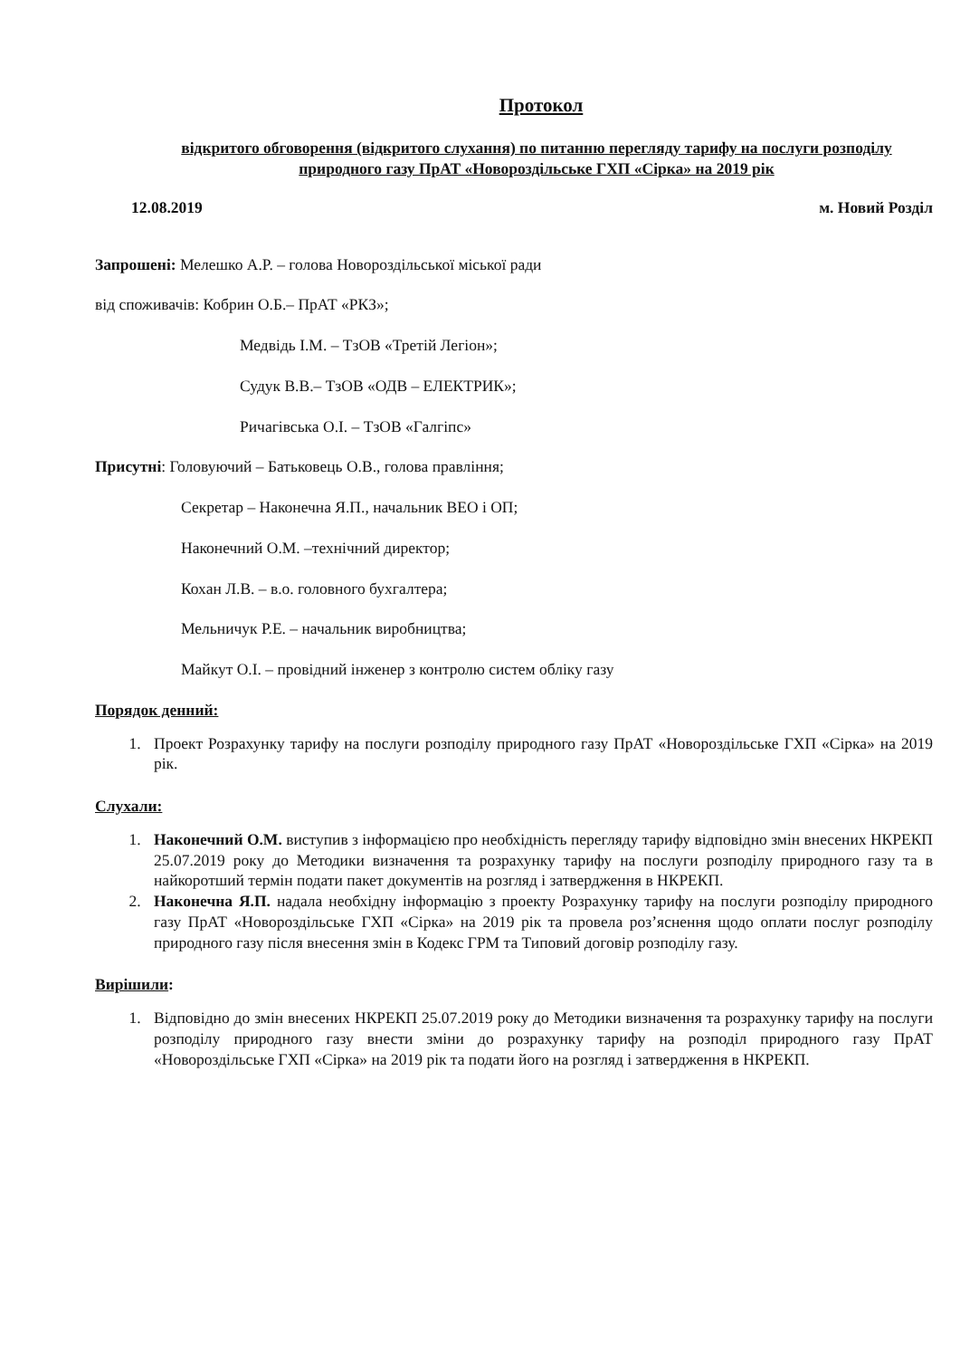Протокол
відкритого обговорення (відкритого слухання) по питанню перегляду тарифу на послуги розподілу природного газу ПрАТ «Новороздільське ГХП «Сірка» на 2019 рік
12.08.2019 м. Новий Розділ
Запрошені: Мелешко А.Р. – голова Новороздільської міської ради
від споживачів: Кобрин О.Б.– ПрАТ «РКЗ»;
Медвідь І.М. – ТзОВ «Третій Легіон»;
Судук В.В.– ТзОВ «ОДВ – ЕЛЕКТРИК»;
Ричагівська О.І. – ТзОВ «Галгіпс»
Присутні: Головуючий – Батьковець О.В., голова правління;
Секретар – Наконечна Я.П., начальник ВЕО і ОП;
Наконечний О.М. –технічний директор;
Кохан Л.В. – в.о. головного бухгалтера;
Мельничук Р.Е. – начальник виробництва;
Майкут О.І. – провідний інженер з контролю систем обліку газу
Порядок денний:
1. Проект Розрахунку тарифу на послуги розподілу природного газу ПрАТ «Новороздільське ГХП «Сірка» на 2019 рік.
Слухали:
1. Наконечний О.М. виступив з інформацією про необхідність перегляду тарифу відповідно змін внесених НКРЕКП 25.07.2019 року до Методики визначення та розрахунку тарифу на послуги розподілу природного газу та в найкоротший термін подати пакет документів на розгляд і затвердження в НКРЕКП.
2. Наконечна Я.П. надала необхідну інформацію з проекту Розрахунку тарифу на послуги розподілу природного газу ПрАТ «Новороздільське ГХП «Сірка» на 2019 рік та провела роз’яснення щодо оплати послуг розподілу природного газу після внесення змін в Кодекс ГРМ та Типовий договір розподілу газу.
Вирішили:
1. Відповідно до змін внесених НКРЕКП 25.07.2019 року до Методики визначення та розрахунку тарифу на послуги розподілу природного газу внести зміни до розрахунку тарифу на розподіл природного газу ПрАТ «Новороздільське ГХП «Сірка» на 2019 рік та подати його на розгляд і затвердження в НКРЕКП.